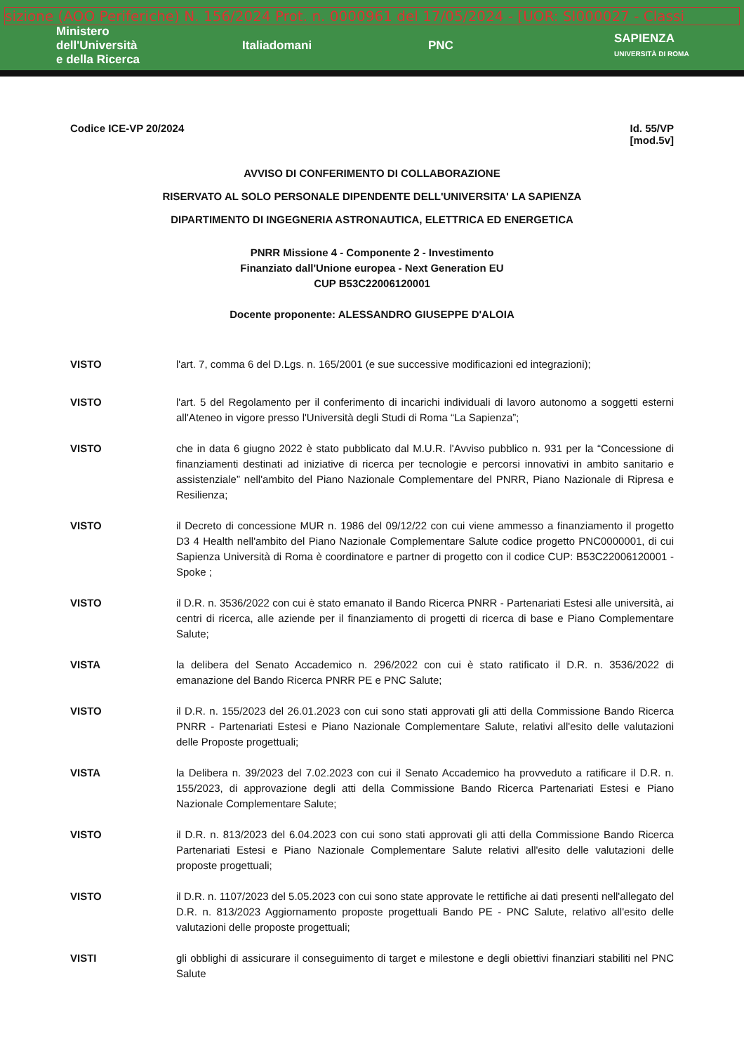sizione (AOO Periferiche) N. 156/2024 Prot. n. 0000961 del 17/05/2024 - [UOR: SI000027 - Classi
Ministero
dell'Università
e della Ricerca
Italiadomani PNC
SAPIENZA
UNIVERSITÀ DI ROMA
Codice ICE-VP 20/2024 Id. 55/VP
[mod.5v]
AVVISO DI CONFERIMENTO DI COLLABORAZIONE
RISERVATO AL SOLO PERSONALE DIPENDENTE DELL'UNIVERSITA' LA SAPIENZA
DIPARTIMENTO DI INGEGNERIA ASTRONAUTICA, ELETTRICA ED ENERGETICA
PNRR Missione 4 - Componente 2 - Investimento
Finanziato dall'Unione europea - Next Generation EU
CUP B53C22006120001
Docente proponente: ALESSANDRO GIUSEPPE D'ALOIA
VISTO l'art. 7, comma 6 del D.Lgs. n. 165/2001 (e sue successive modificazioni ed integrazioni);
VISTO l'art. 5 del Regolamento per il conferimento di incarichi individuali di lavoro autonomo a soggetti esterni all'Ateneo in vigore presso l'Università degli Studi di Roma “La Sapienza”;
VISTO che in data 6 giugno 2022 è stato pubblicato dal M.U.R. l'Avviso pubblico n. 931 per la “Concessione di finanziamenti destinati ad iniziative di ricerca per tecnologie e percorsi innovativi in ambito sanitario e assistenziale” nell'ambito del Piano Nazionale Complementare del PNRR, Piano Nazionale di Ripresa e Resilienza;
VISTO il Decreto di concessione MUR n. 1986 del 09/12/22 con cui viene ammesso a finanziamento il progetto D3 4 Health nell'ambito del Piano Nazionale Complementare Salute codice progetto PNC0000001, di cui Sapienza Università di Roma è coordinatore e partner di progetto con il codice CUP: B53C22006120001 - Spoke ;
VISTO il D.R. n. 3536/2022 con cui è stato emanato il Bando Ricerca PNRR - Partenariati Estesi alle università, ai centri di ricerca, alle aziende per il finanziamento di progetti di ricerca di base e Piano Complementare Salute;
VISTA la delibera del Senato Accademico n. 296/2022 con cui è stato ratificato il D.R. n. 3536/2022 di emanazione del Bando Ricerca PNRR PE e PNC Salute;
VISTO il D.R. n. 155/2023 del 26.01.2023 con cui sono stati approvati gli atti della Commissione Bando Ricerca PNRR - Partenariati Estesi e Piano Nazionale Complementare Salute, relativi all'esito delle valutazioni delle Proposte progettuali;
VISTA la Delibera n. 39/2023 del 7.02.2023 con cui il Senato Accademico ha provveduto a ratificare il D.R. n. 155/2023, di approvazione degli atti della Commissione Bando Ricerca Partenariati Estesi e Piano Nazionale Complementare Salute;
VISTO il D.R. n. 813/2023 del 6.04.2023 con cui sono stati approvati gli atti della Commissione Bando Ricerca Partenariati Estesi e Piano Nazionale Complementare Salute relativi all'esito delle valutazioni delle proposte progettuali;
VISTO il D.R. n. 1107/2023 del 5.05.2023 con cui sono state approvate le rettifiche ai dati presenti nell'allegato del D.R. n. 813/2023 Aggiornamento proposte progettuali Bando PE - PNC Salute, relativo all'esito delle valutazioni delle proposte progettuali;
VISTI gli obblighi di assicurare il conseguimento di target e milestone e degli obiettivi finanziari stabiliti nel PNC Salute